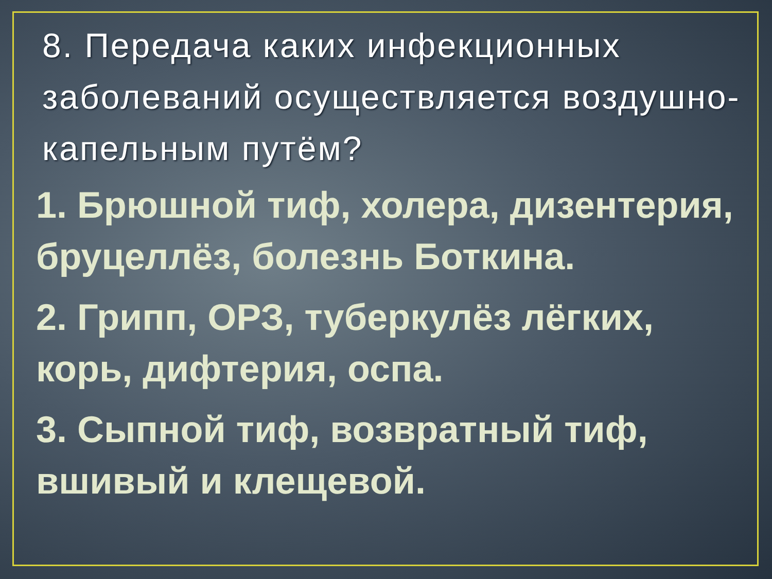8. Передача каких инфекционных заболеваний осуществляется воздушно-капельным путём?
1. Брюшной тиф, холера, дизентерия, бруцеллёз, болезнь Боткина.
2. Грипп, ОРЗ, туберкулёз лёгких, корь, дифтерия, оспа.
3. Сыпной тиф, возвратный тиф, вшивый и клещевой.